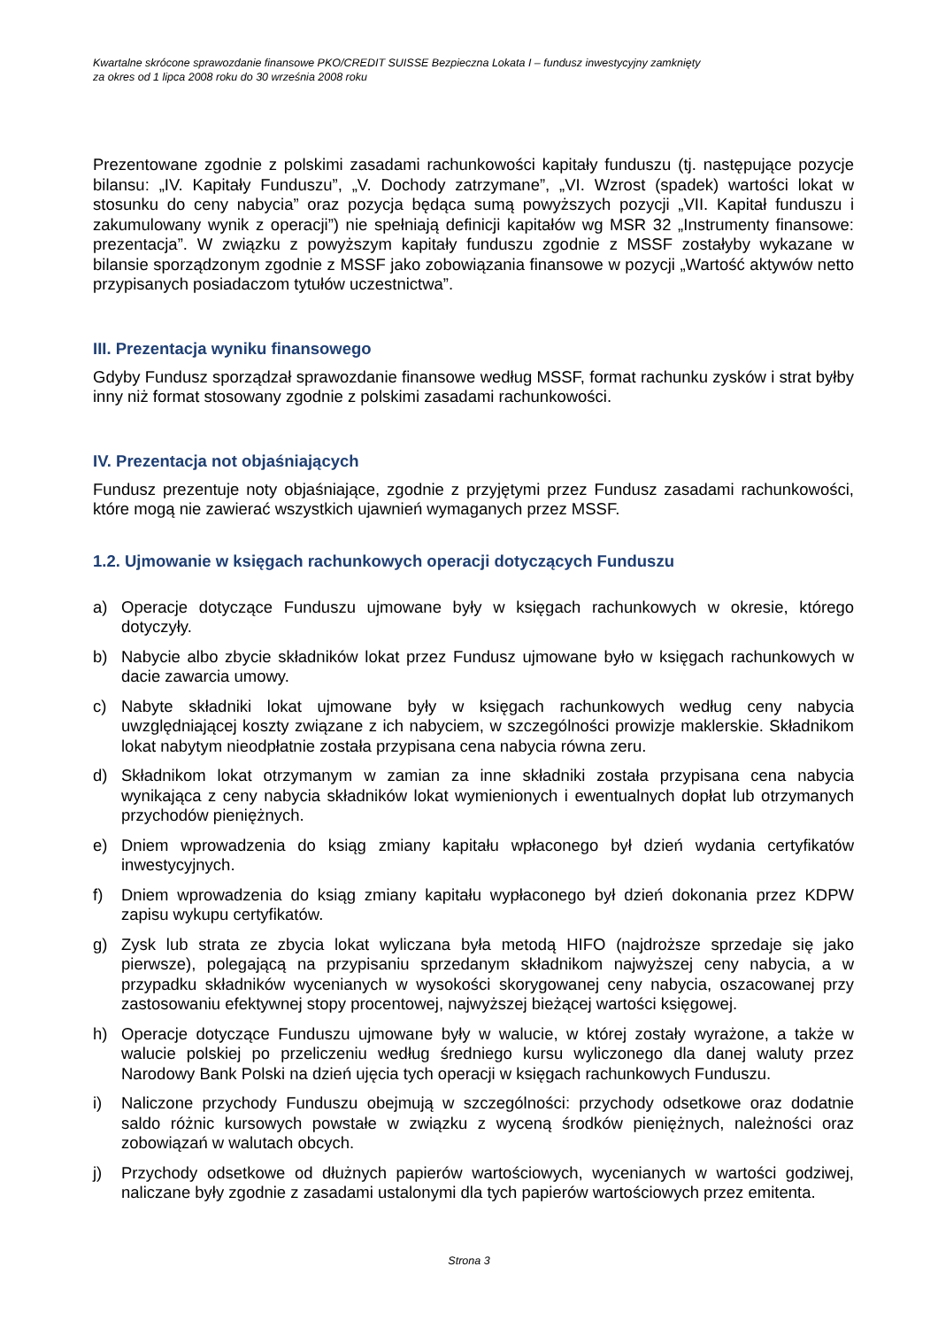Kwartalne skrócone sprawozdanie finansowe PKO/CREDIT SUISSE Bezpieczna Lokata I – fundusz inwestycyjny zamknięty
za okres od 1 lipca 2008 roku do 30 września 2008 roku
Prezentowane zgodnie z polskimi zasadami rachunkowości kapitały funduszu (tj. następujące pozycje bilansu: „IV. Kapitały Funduszu”, „V. Dochody zatrzymane”, „VI. Wzrost (spadek) wartości lokat w stosunku do ceny nabycia” oraz pozycja będąca sumą powyższych pozycji „VII. Kapitał funduszu i zakumulowany wynik z operacji”) nie spełniają definicji kapitałów wg MSR 32 „Instrumenty finansowe: prezentacja”. W związku z powyższym kapitały funduszu zgodnie z MSSF zostałyby wykazane w bilansie sporządzonym zgodnie z MSSF jako zobowiązania finansowe w pozycji „Wartość aktywów netto przypisanych posiadaczom tytułów uczestnictwa”.
III. Prezentacja wyniku finansowego
Gdyby Fundusz sporządzał sprawozdanie finansowe według MSSF, format rachunku zysków i strat byłby inny niż format stosowany zgodnie z polskimi zasadami rachunkowości.
IV. Prezentacja not objaśniających
Fundusz prezentuje noty objaśniające, zgodnie z przyjętymi przez Fundusz zasadami rachunkowości, które mogą nie zawierać wszystkich ujawnień wymaganych przez MSSF.
1.2. Ujmowanie w księgach rachunkowych operacji dotyczących Funduszu
a) Operacje dotyczące Funduszu ujmowane były w księgach rachunkowych w okresie, którego dotyczyły.
b) Nabycie albo zbycie składników lokat przez Fundusz ujmowane było w księgach rachunkowych w dacie zawarcia umowy.
c) Nabyte składniki lokat ujmowane były w księgach rachunkowych według ceny nabycia uwzględniającej koszty związane z ich nabyciem, w szczególności prowizje maklerskie. Składnikom lokat nabytym nieodpłatnie została przypisana cena nabycia równa zeru.
d) Składnikom lokat otrzymanym w zamian za inne składniki została przypisana cena nabycia wynikająca z ceny nabycia składników lokat wymienionych i ewentualnych dopłat lub otrzymanych przychodów pieniężnych.
e) Dniem wprowadzenia do ksiąg zmiany kapitału wpłaconego był dzień wydania certyfikatów inwestycyjnych.
f) Dniem wprowadzenia do ksiąg zmiany kapitału wypłaconego był dzień dokonania przez KDPW zapisu wykupu certyfikatów.
g) Zysk lub strata ze zbycia lokat wyliczana była metodą HIFO (najdroższe sprzedaje się jako pierwsze), polegającą na przypisaniu sprzedanym składnikom najwyższej ceny nabycia, a w przypadku składników wycenianych w wysokości skorygowanej ceny nabycia, oszacowanej przy zastosowaniu efektywnej stopy procentowej, najwyższej bieżącej wartości księgowej.
h) Operacje dotyczące Funduszu ujmowane były w walucie, w której zostały wyrażone, a także w walucie polskiej po przeliczeniu według średniego kursu wyliczonego dla danej waluty przez Narodowy Bank Polski na dzień ujęcia tych operacji w księgach rachunkowych Funduszu.
i) Naliczone przychody Funduszu obejmują w szczególności: przychody odsetkowe oraz dodatnie saldo różnic kursowych powstałe w związku z wyceną środków pieniężnych, należności oraz zobowiązań w walutach obcych.
j) Przychody odsetkowe od dłużnych papierów wartościowych, wycenianych w wartości godziwej, naliczane były zgodnie z zasadami ustalonymi dla tych papierów wartościowych przez emitenta.
Strona 3